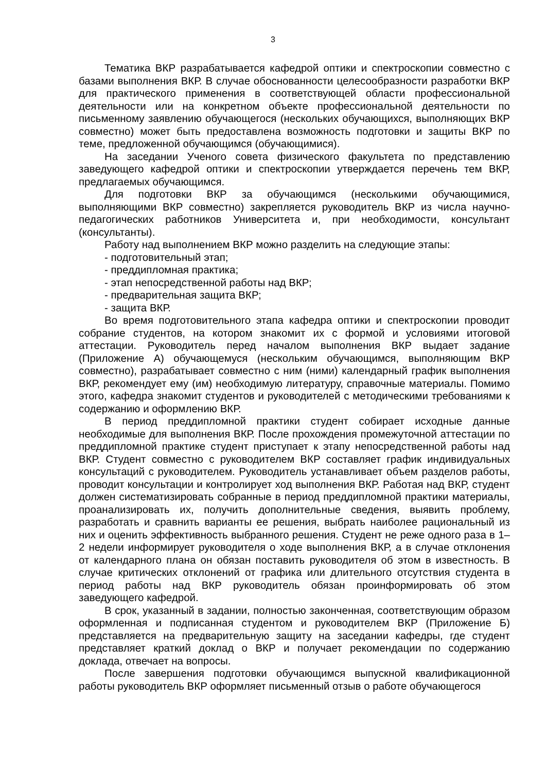3
Тематика ВКР разрабатывается кафедрой оптики и спектроскопии совместно с базами выполнения ВКР. В случае обоснованности целесообразности разработки ВКР для практического применения в соответствующей области профессиональной деятельности или на конкретном объекте профессиональной деятельности по письменному заявлению обучающегося (нескольких обучающихся, выполняющих ВКР совместно) может быть предоставлена возможность подготовки и защиты ВКР по теме, предложенной обучающимся (обучающимися).
На заседании Ученого совета физического факультета по представлению заведующего кафедрой оптики и спектроскопии утверждается перечень тем ВКР, предлагаемых обучающимся.
Для подготовки ВКР за обучающимся (несколькими обучающимися, выполняющими ВКР совместно) закрепляется руководитель ВКР из числа научно-педагогических работников Университета и, при необходимости, консультант (консультанты).
Работу над выполнением ВКР можно разделить на следующие этапы:
- подготовительный этап;
- преддипломная практика;
- этап непосредственной работы над ВКР;
- предварительная защита ВКР;
- защита ВКР.
Во время подготовительного этапа кафедра оптики и спектроскопии проводит собрание студентов, на котором знакомит их с формой и условиями итоговой аттестации. Руководитель перед началом выполнения ВКР выдает задание (Приложение А) обучающемуся (нескольким обучающимся, выполняющим ВКР совместно), разрабатывает совместно с ним (ними) календарный график выполнения ВКР, рекомендует ему (им) необходимую литературу, справочные материалы. Помимо этого, кафедра знакомит студентов и руководителей с методическими требованиями к содержанию и оформлению ВКР.
В период преддипломной практики студент собирает исходные данные необходимые для выполнения ВКР. После прохождения промежуточной аттестации по преддипломной практике студент приступает к этапу непосредственной работы над ВКР. Студент совместно с руководителем ВКР составляет график индивидуальных консультаций с руководителем. Руководитель устанавливает объем разделов работы, проводит консультации и контролирует ход выполнения ВКР. Работая над ВКР, студент должен систематизировать собранные в период преддипломной практики материалы, проанализировать их, получить дополнительные сведения, выявить проблему, разработать и сравнить варианты ее решения, выбрать наиболее рациональный из них и оценить эффективность выбранного решения. Студент не реже одного раза в 1–2 недели информирует руководителя о ходе выполнения ВКР, а в случае отклонения от календарного плана он обязан поставить руководителя об этом в известность. В случае критических отклонений от графика или длительного отсутствия студента в период работы над ВКР руководитель обязан проинформировать об этом заведующего кафедрой.
В срок, указанный в задании, полностью законченная, соответствующим образом оформленная и подписанная студентом и руководителем ВКР (Приложение Б) представляется на предварительную защиту на заседании кафедры, где студент представляет краткий доклад о ВКР и получает рекомендации по содержанию доклада, отвечает на вопросы.
После завершения подготовки обучающимся выпускной квалификационной работы руководитель ВКР оформляет письменный отзыв о работе обучающегося